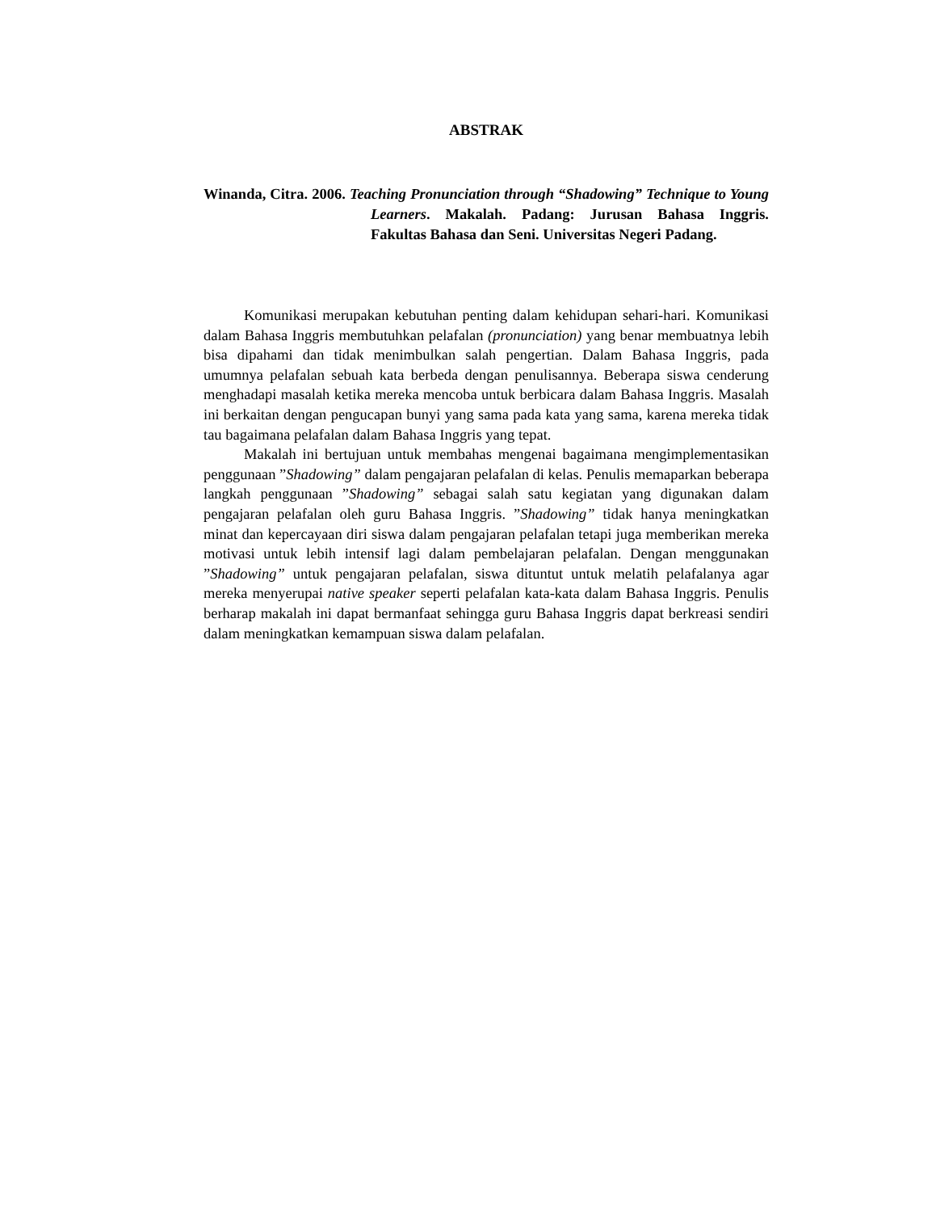ABSTRAK
Winanda, Citra. 2006. Teaching Pronunciation through “Shadowing” Technique to Young Learners. Makalah. Padang: Jurusan Bahasa Inggris. Fakultas Bahasa dan Seni. Universitas Negeri Padang.
Komunikasi merupakan kebutuhan penting dalam kehidupan sehari-hari. Komunikasi dalam Bahasa Inggris membutuhkan pelafalan (pronunciation) yang benar membuatnya lebih bisa dipahami dan tidak menimbulkan salah pengertian. Dalam Bahasa Inggris, pada umumnya pelafalan sebuah kata berbeda dengan penulisannya. Beberapa siswa cenderung menghadapi masalah ketika mereka mencoba untuk berbicara dalam Bahasa Inggris. Masalah ini berkaitan dengan pengucapan bunyi yang sama pada kata yang sama, karena mereka tidak tau bagaimana pelafalan dalam Bahasa Inggris yang tepat.
Makalah ini bertujuan untuk membahas mengenai bagaimana mengimplementasikan penggunaan ”Shadowing” dalam pengajaran pelafalan di kelas. Penulis memaparkan beberapa langkah penggunaan ”Shadowing” sebagai salah satu kegiatan yang digunakan dalam pengajaran pelafalan oleh guru Bahasa Inggris. ”Shadowing” tidak hanya meningkatkan minat dan kepercayaan diri siswa dalam pengajaran pelafalan tetapi juga memberikan mereka motivasi untuk lebih intensif lagi dalam pembelajaran pelafalan. Dengan menggunakan ”Shadowing” untuk pengajaran pelafalan, siswa dituntut untuk melatih pelafalanya agar mereka menyerupai native speaker seperti pelafalan kata-kata dalam Bahasa Inggris. Penulis berharap makalah ini dapat bermanfaat sehingga guru Bahasa Inggris dapat berkreasi sendiri dalam meningkatkan kemampuan siswa dalam pelafalan.